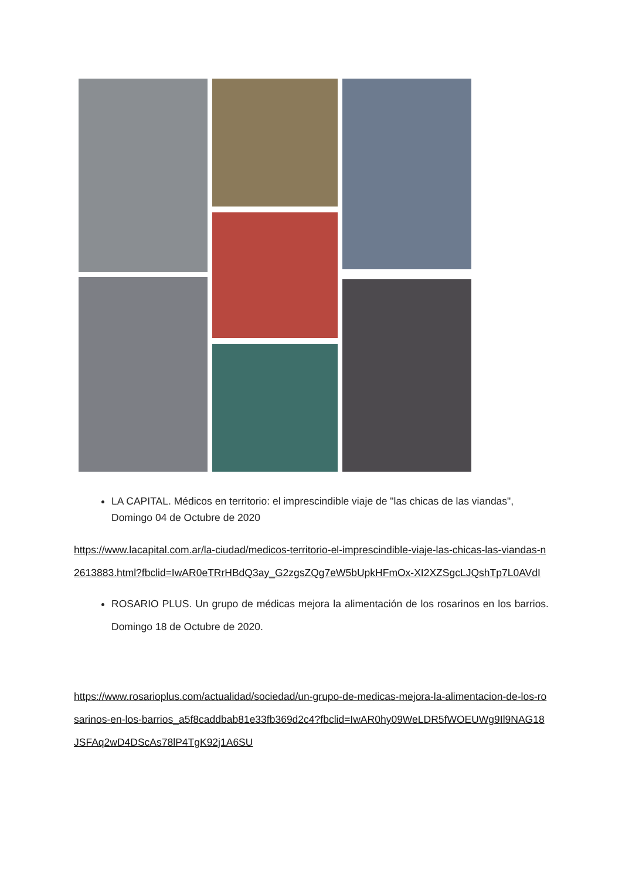LA CAPITAL. Médicos en territorio: el imprescindible viaje de "las chicas de las viandas", Domingo 04 de Octubre de 2020
https://www.lacapital.com.ar/la-ciudad/medicos-territorio-el-imprescindible-viaje-las-chicas-las-viandas-n2613883.html?fbclid=IwAR0eTRrHBdQ3ay_G2zgsZQg7eW5bUpkHFmOx-XI2XZSgcLJQshTp7L0AVdI
ROSARIO PLUS. Un grupo de médicas mejora la alimentación de los rosarinos en los barrios. Domingo 18 de Octubre de 2020.
https://www.rosarioplus.com/actualidad/sociedad/un-grupo-de-medicas-mejora-la-alimentacion-de-los-rosarinos-en-los-barrios_a5f8caddbab81e33fb369d2c4?fbclid=IwAR0hy09WeLDR5fWOEUWg9Il9NAG18JSFAq2wD4DScAs78lP4TgK92j1A6SU